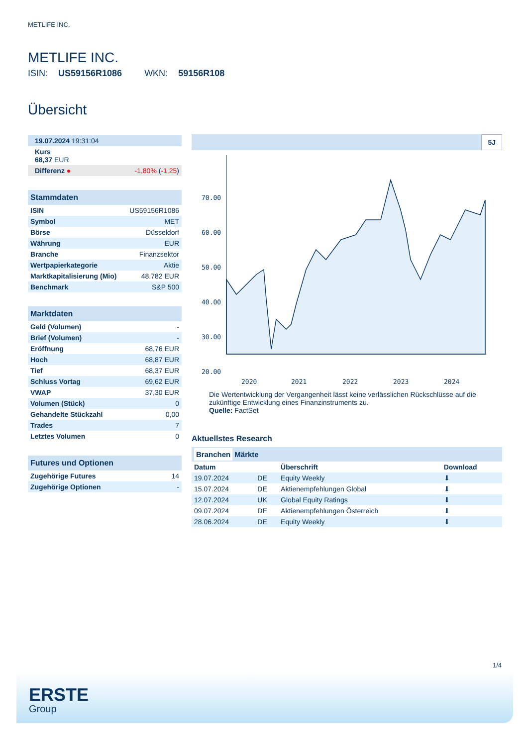METLIFE INC.
METLIFE INC.
ISIN: US59156R1086 WKN: 59156R108
Übersicht
| 19.07.2024 19:31:04 | |
| Kurs 68,37 EUR | |
| Differenz ● | -1,80% ( -1,25 ) |
| Stammdaten | |
| ISIN | US59156R1086 |
| Symbol | MET |
| Börse | Düsseldorf |
| Währung | EUR |
| Branche | Finanzsektor |
| Wertpapierkategorie | Aktie |
| Marktkapitalisierung (Mio) | 48.782 EUR |
| Benchmark | S&P 500 |
| Marktdaten | |
| Geld (Volumen) | - |
| Brief (Volumen) | - |
| Eröffnung | 68,76 EUR |
| Hoch | 68,87 EUR |
| Tief | 68,37 EUR |
| Schluss Vortag | 69,62 EUR |
| VWAP | 37,30 EUR |
| Volumen (Stück) | 0 |
| Gehandelte Stückzahl | 0,00 |
| Trades | 7 |
| Letztes Volumen | 0 |
| Futures und Optionen | |
| Zugehörige Futures | 14 |
| Zugehörige Optionen | - |
5J
70.00
60.00
50.00
40.00
30.00
20.00
2020
2021
2022
2023
2024
Die Wertentwicklung der Vergangenheit lässt keine verlässlichen Rückschlüsse auf die zukünftige Entwicklung eines Finanzinstruments zu.
Quelle: FactSet
Aktuellstes Research
Branchen Märkte
| Datum | | Überschrift | Download |
| --- | --- | --- | --- |
| 19.07.2024 | DE | Equity Weekly | ⬇ |
| 15.07.2024 | DE | Aktienempfehlungen Global | ⬇ |
| 12.07.2024 | UK | Global Equity Ratings | ⬇ |
| 09.07.2024 | DE | Aktienempfehlungen Österreich | ⬇ |
| 28.06.2024 | DE | Equity Weekly | ⬇ |
1/4
ERSTE
Group